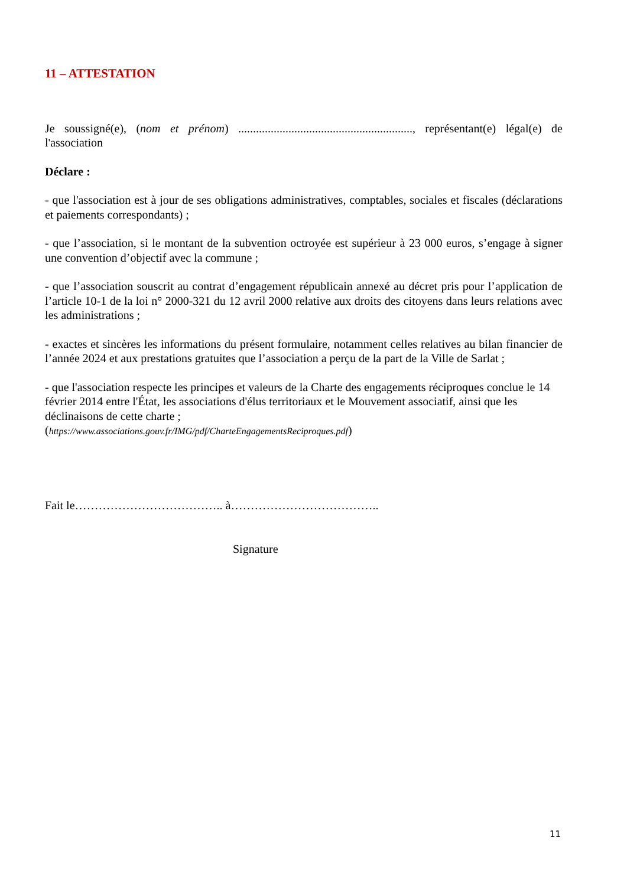11 – ATTESTATION
Je soussigné(e), (nom et prénom) ..........................................................., représentant(e) légal(e) de l'association
Déclare :
- que l'association est à jour de ses obligations administratives, comptables, sociales et fiscales (déclarations et paiements correspondants) ;
- que l’association, si le montant de la subvention octroyée est supérieur à 23 000 euros, s’engage à signer une convention d’objectif avec la commune ;
- que l’association souscrit au contrat d’engagement républicain annexé au décret pris pour l’application de l’article 10-1 de la loi n° 2000-321 du 12 avril 2000 relative aux droits des citoyens dans leurs relations avec les administrations ;
- exactes et sincères les informations du présent formulaire, notamment celles relatives au bilan financier de l’année 2024 et aux prestations gratuites que l’association a perçu de la part de la Ville de Sarlat ;
- que l'association respecte les principes et valeurs de la Charte des engagements réciproques conclue le 14 février 2014 entre l'État, les associations d'élus territoriaux et le Mouvement associatif, ainsi que les déclinaisons de cette charte ;
(https://www.associations.gouv.fr/IMG/pdf/CharteEngagementsReciproques.pdf)
Fait le……………………………….. à………………………………..
Signature
11